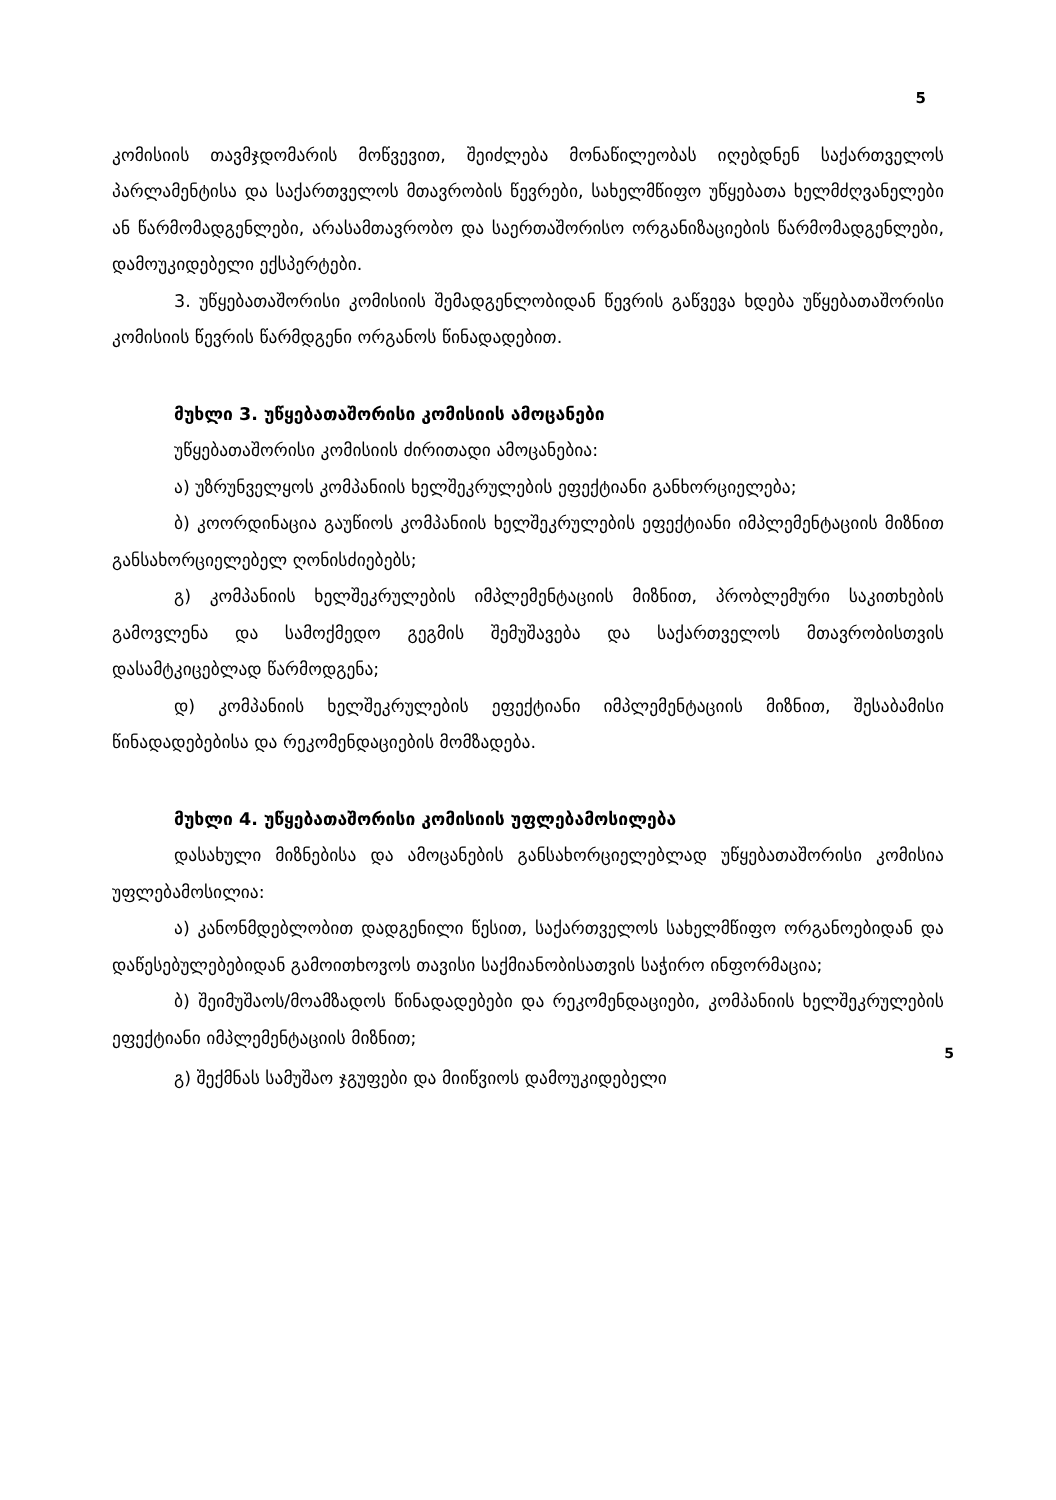5
კომისიის თავმჯდომარის მოწვევით, შეიძლება მონაწილეობას იღებდნენ საქართველოს პარლამენტისა და საქართველოს მთავრობის წევრები, სახელმწიფო უწყებათა ხელმძღვანელები ან წარმომადგენლები, არასამთავრობო და საერთაშორისო ორგანიზაციების წარმომადგენლები, დამოუკიდებელი ექსპერტები.
3. უწყებათაშორისი კომისიის შემადგენლობიდან წევრის გაწვევა ხდება უწყებათაშორისი კომისიის წევრის წარმდგენი ორგანოს წინადადებით.
მუხლი 3. უწყებათაშორისი კომისიის ამოცანები
უწყებათაშორისი კომისიის ძირითადი ამოცანებია:
ა) უზრუნველყოს კომპანიის ხელშეკრულების ეფექტიანი განხორციელება;
ბ) კოორდინაცია გაუწიოს კომპანიის ხელშეკრულების ეფექტიანი იმპლემენტაციის მიზნით განსახორციელებელ ღონისძიებებს;
გ) კომპანიის ხელშეკრულების იმპლემენტაციის მიზნით, პრობლემური საკითხების გამოვლენა და სამოქმედო გეგმის შემუშავება და საქართველოს მთავრობისთვის დასამტკიცებლად წარმოდგენა;
დ) კომპანიის ხელშეკრულების ეფექტიანი იმპლემენტაციის მიზნით, შესაბამისი წინადადებებისა და რეკომენდაციების მომზადება.
მუხლი 4. უწყებათაშორისი კომისიის უფლებამოსილება
დასახული მიზნებისა და ამოცანების განსახორციელებლად უწყებათაშორისი კომისია უფლებამოსილია:
ა) კანონმდებლობით დადგენილი წესით, საქართველოს სახელმწიფო ორგანოებიდან და დაწესებულებებიდან გამოითხოვოს თავისი საქმიანობისათვის საჭირო ინფორმაცია;
ბ) შეიმუშაოს/მოამზადოს წინადადებები და რეკომენდაციები, კომპანიის ხელშეკრულების ეფექტიანი იმპლემენტაციის მიზნით;
5
გ) შექმნას სამუშაო ჯგუფები და მიიწვიოს დამოუკიდებელი